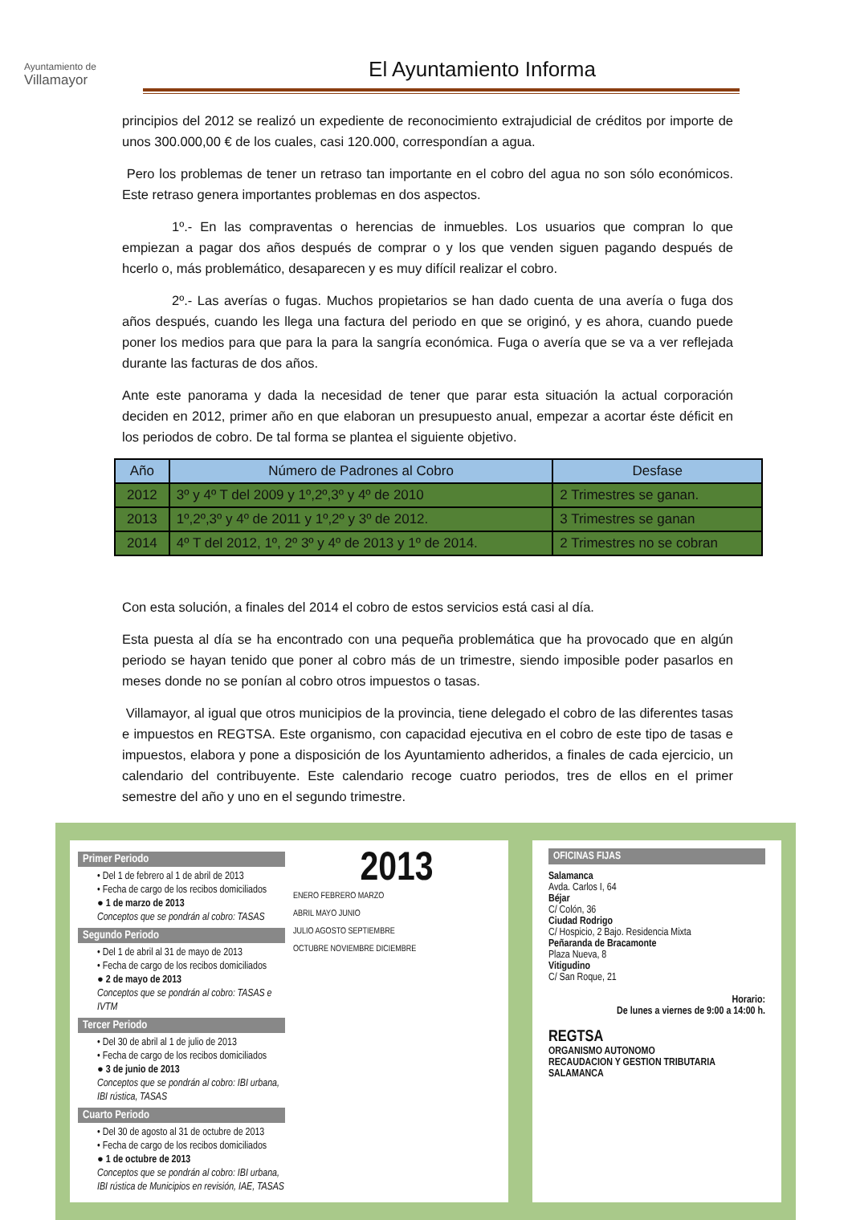Ayuntamiento de
Villamayor
El Ayuntamiento Informa
principios del 2012 se realizó un expediente de reconocimiento extrajudicial de créditos por importe de unos 300.000,00 € de los cuales, casi 120.000, correspondían a agua.
Pero los problemas de tener un retraso tan importante en el cobro del agua no son sólo económicos. Este retraso genera importantes problemas en dos aspectos.
1º.- En las compraventas o herencias de inmuebles. Los usuarios que compran lo que empiezan a pagar dos años después de comprar o y los que venden siguen pagando después de hcerlo o, más problemático, desaparecen y es muy difícil realizar el cobro.
2º.- Las averías o fugas. Muchos propietarios se han dado cuenta de una avería o fuga dos años después, cuando les llega una factura del periodo en que se originó, y es ahora, cuando puede poner los medios para que para la para la sangría económica. Fuga o avería que se va a ver reflejada durante las facturas de dos años.
Ante este panorama y dada la necesidad de tener que parar esta situación la actual corporación deciden en 2012, primer año en que elaboran un presupuesto anual, empezar a acortar éste déficit en los periodos de cobro. De tal forma se plantea el siguiente objetivo.
| Año | Número de Padrones al Cobro | Desfase |
| --- | --- | --- |
| 2012 | 3º y 4º T del 2009 y 1º,2º,3º y 4º de 2010 | 2 Trimestres se ganan. |
| 2013 | 1º,2º,3º y 4º de 2011 y 1º,2º y 3º de 2012. | 3 Trimestres se ganan |
| 2014 | 4º T del 2012, 1º, 2º 3º y 4º de 2013 y 1º de 2014. | 2 Trimestres no se cobran |
Con esta solución, a finales del 2014 el cobro de estos servicios está casi al día.
Esta puesta al día se ha encontrado con una pequeña problemática que ha provocado que en algún periodo se hayan tenido que poner al cobro más de un trimestre, siendo imposible poder pasarlos en meses donde no se ponían al cobro otros impuestos o tasas.
Villamayor, al igual que otros municipios de la provincia, tiene delegado el cobro de las diferentes tasas e impuestos en REGTSA. Este organismo, con capacidad ejecutiva en el cobro de este tipo de tasas e impuestos, elabora y pone a disposición de los Ayuntamiento adheridos, a finales de cada ejercicio, un calendario del contribuyente. Este calendario recoge cuatro periodos, tres de ellos en el primer semestre del año y uno en el segundo trimestre.
Primer Periodo
• Del 1 de febrero al 1 de abril de 2013
• Fecha de cargo de los recibos domiciliados
● 1 de marzo de 2013
Conceptos que se pondrán al cobro: TASAS
Segundo Periodo
• Del 1 de abril al 31 de mayo de 2013
• Fecha de cargo de los recibos domiciliados
● 2 de mayo de 2013
Conceptos que se pondrán al cobro: TASAS e IVTM
Tercer Periodo
• Del 30 de abril al 1 de julio de 2013
• Fecha de cargo de los recibos domiciliados
● 3 de junio de 2013
Conceptos que se pondrán al cobro: IBI urbana, IBI rústica, TASAS
Cuarto Periodo
• Del 30 de agosto al 31 de octubre de 2013
• Fecha de cargo de los recibos domiciliados
● 1 de octubre de 2013
Conceptos que se pondrán al cobro: IBI urbana, IBI rústica de Municipios en revisión, IAE, TASAS
2013
ENERO FEBRERO MARZO
ABRIL MAYO JUNIO
JULIO AGOSTO SEPTIEMBRE
OCTUBRE NOVIEMBRE DICIEMBRE
OFICINAS FIJAS
Salamanca
Avda. Carlos I, 64
Béjar
C/ Colón, 36
Ciudad Rodrigo
C/ Hospicio, 2 Bajo. Residencia Mixta
Peñaranda de Bracamonte
Plaza Nueva, 8
Vitigudino
C/ San Roque, 21
Horario:
De lunes a viernes de 9:00 a 14:00 h.
REGTSA
ORGANISMO AUTONOMO
RECAUDACION Y GESTION TRIBUTARIA
SALAMANCA